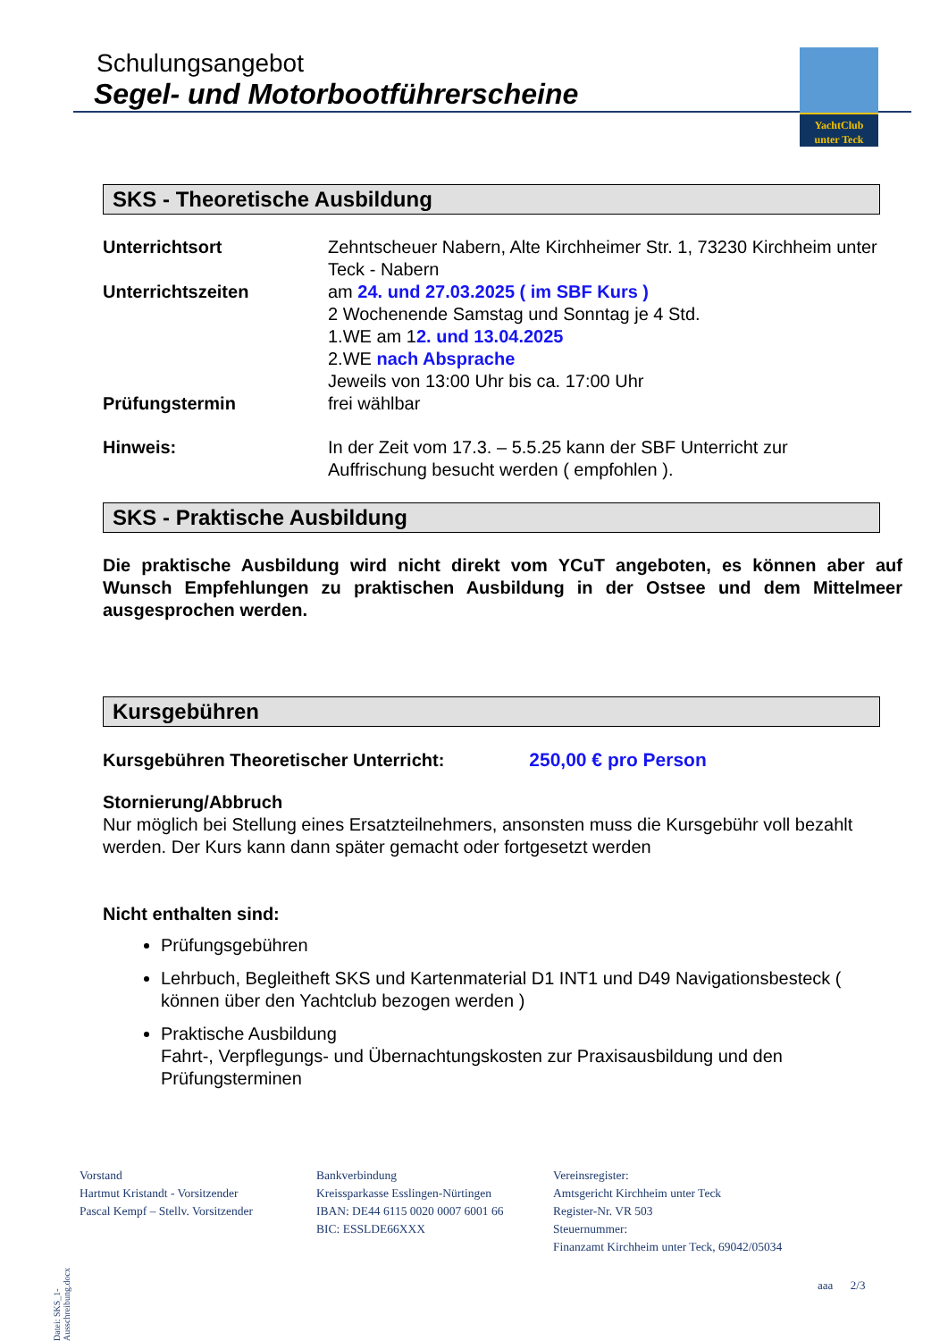Schulungsangebot
Segel- und Motorbootführerscheine
YachtClub
unter Teck
SKS - Theoretische Ausbildung
| Unterrichtsort | Zehntscheuer Nabern, Alte Kirchheimer Str. 1, 73230 Kirchheim unter Teck - Nabern |
| Unterrichtszeiten | am 24. und 27.03.2025 ( im SBF Kurs ) 2 Wochenende Samstag und Sonntag je 4 Std. 1.WE am 1 2. und 13.04.2025 2.WE nach Absprache Jeweils von 13:00 Uhr bis ca. 17:00 Uhr |
| Prüfungstermin | frei wählbar |
| Hinweis: | In der Zeit vom 17.3. – 5.5.25 kann der SBF Unterricht zur Auffrischung besucht werden ( empfohlen ). |
SKS - Praktische Ausbildung
Die praktische Ausbildung wird nicht direkt vom YCuT angeboten, es können aber auf Wunsch Empfehlungen zu praktischen Ausbildung in der Ostsee und dem Mittelmeer ausgesprochen werden.
Kursgebühren
Kursgebühren Theoretischer Unterricht: 250,00 € pro Person
Stornierung/Abbruch
Nur möglich bei Stellung eines Ersatzteilnehmers, ansonsten muss die Kursgebühr voll bezahlt werden. Der Kurs kann dann später gemacht oder fortgesetzt werden
Nicht enthalten sind:
Prüfungsgebühren
Lehrbuch, Begleitheft SKS und Kartenmaterial D1 INT1 und D49 Navigationsbesteck ( können über den Yachtclub bezogen werden )
Praktische Ausbildung
Fahrt-, Verpflegungs- und Übernachtungskosten zur Praxisausbildung und den Prüfungsterminen
Datei: SKS_1-Ausschreibung.docx
Vorstand
Hartmut Kristandt - Vorsitzender
Pascal Kempf – Stellv. Vorsitzender
Bankverbindung
Kreissparkasse Esslingen-Nürtingen
IBAN: DE44 6115 0020 0007 6001 66
BIC: ESSLDE66XXX
Vereinsregister:
Amtsgericht Kirchheim unter Teck
Register-Nr. VR 503
Steuernummer:
Finanzamt Kirchheim unter Teck, 69042/05034
aaa 2/3